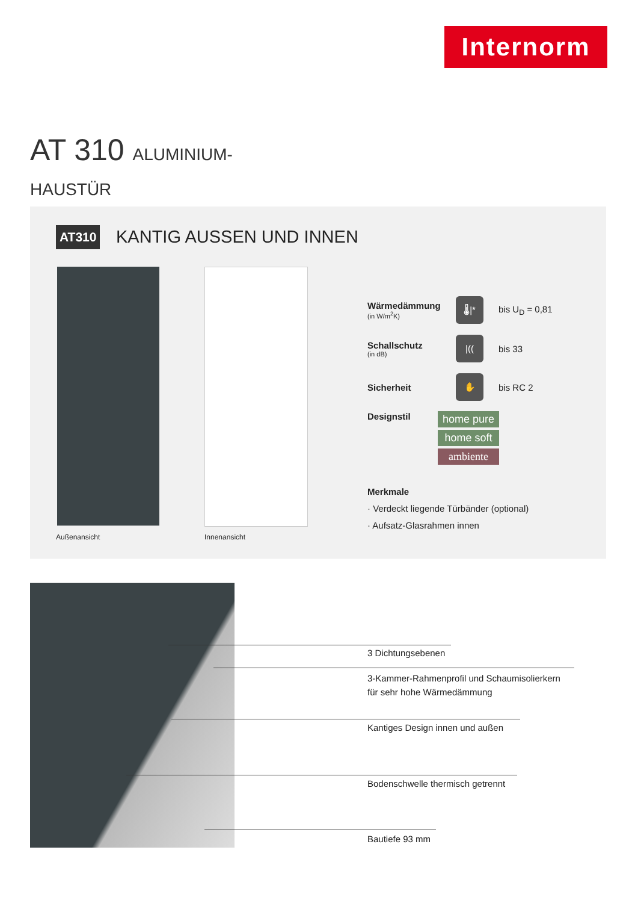Internorm
AT 310 ALUMINIUM-HAUSTÜR
AT310 KANTIG AUSSEN UND INNEN
Außenansicht Innenansicht
Wärmedämmung
(in W/m<sup>2</sup>K)
🌡|*
bis U<sub>D</sub> = 0,81
Schallschutz
(in dB)
|((
bis 33
Sicherheit
✋
bis RC 2
Designstil
home pure
home soft
ambiente
Merkmale
· Verdeckt liegende Türbänder (optional)
· Aufsatz-Glasrahmen innen
3 Dichtungsebenen
3-Kammer-Rahmenprofil und Schaumisolierkern
für sehr hohe Wärmedämmung
Kantiges Design innen und außen
Bodenschwelle thermisch getrennt
Bautiefe 93 mm